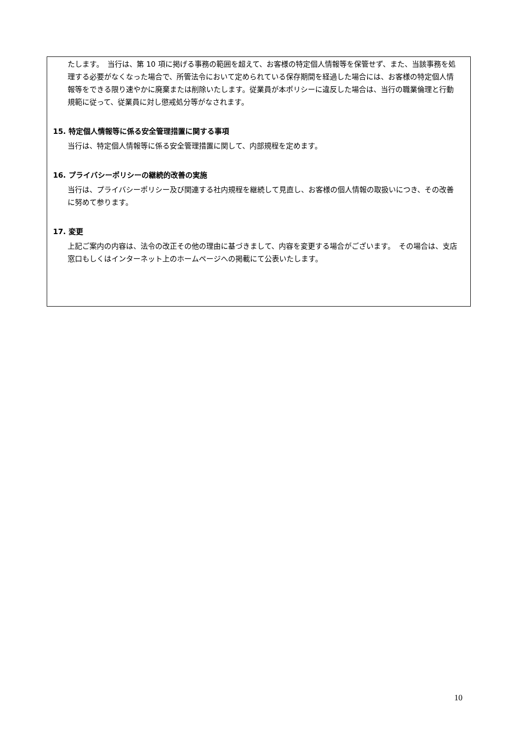たします。　当行は、第 10 項に掲げる事務の範囲を超えて、お客様の特定個人情報等を保管せず、また、当該事務を処理する必要がなくなった場合で、所管法令において定められている保存期間を経過した場合には、お客様の特定個人情報等をできる限り速やかに廃棄または削除いたします。従業員が本ポリシーに違反した場合は、当行の職業倫理と行動規範に従って、従業員に対し懲戒処分等がなされます。
15. 特定個人情報等に係る安全管理措置に関する事項
当行は、特定個人情報等に係る安全管理措置に関して、内部規程を定めます。
16. プライバシーポリシーの継続的改善の実施
当行は、プライバシーポリシー及び関連する社内規程を継続して見直し、お客様の個人情報の取扱いにつき、その改善に努めて参ります。
17. 変更
上記ご案内の内容は、法令の改正その他の理由に基づきまして、内容を変更する場合がございます。　その場合は、支店窓口もしくはインターネット上のホームページへの掲載にて公表いたします。
10